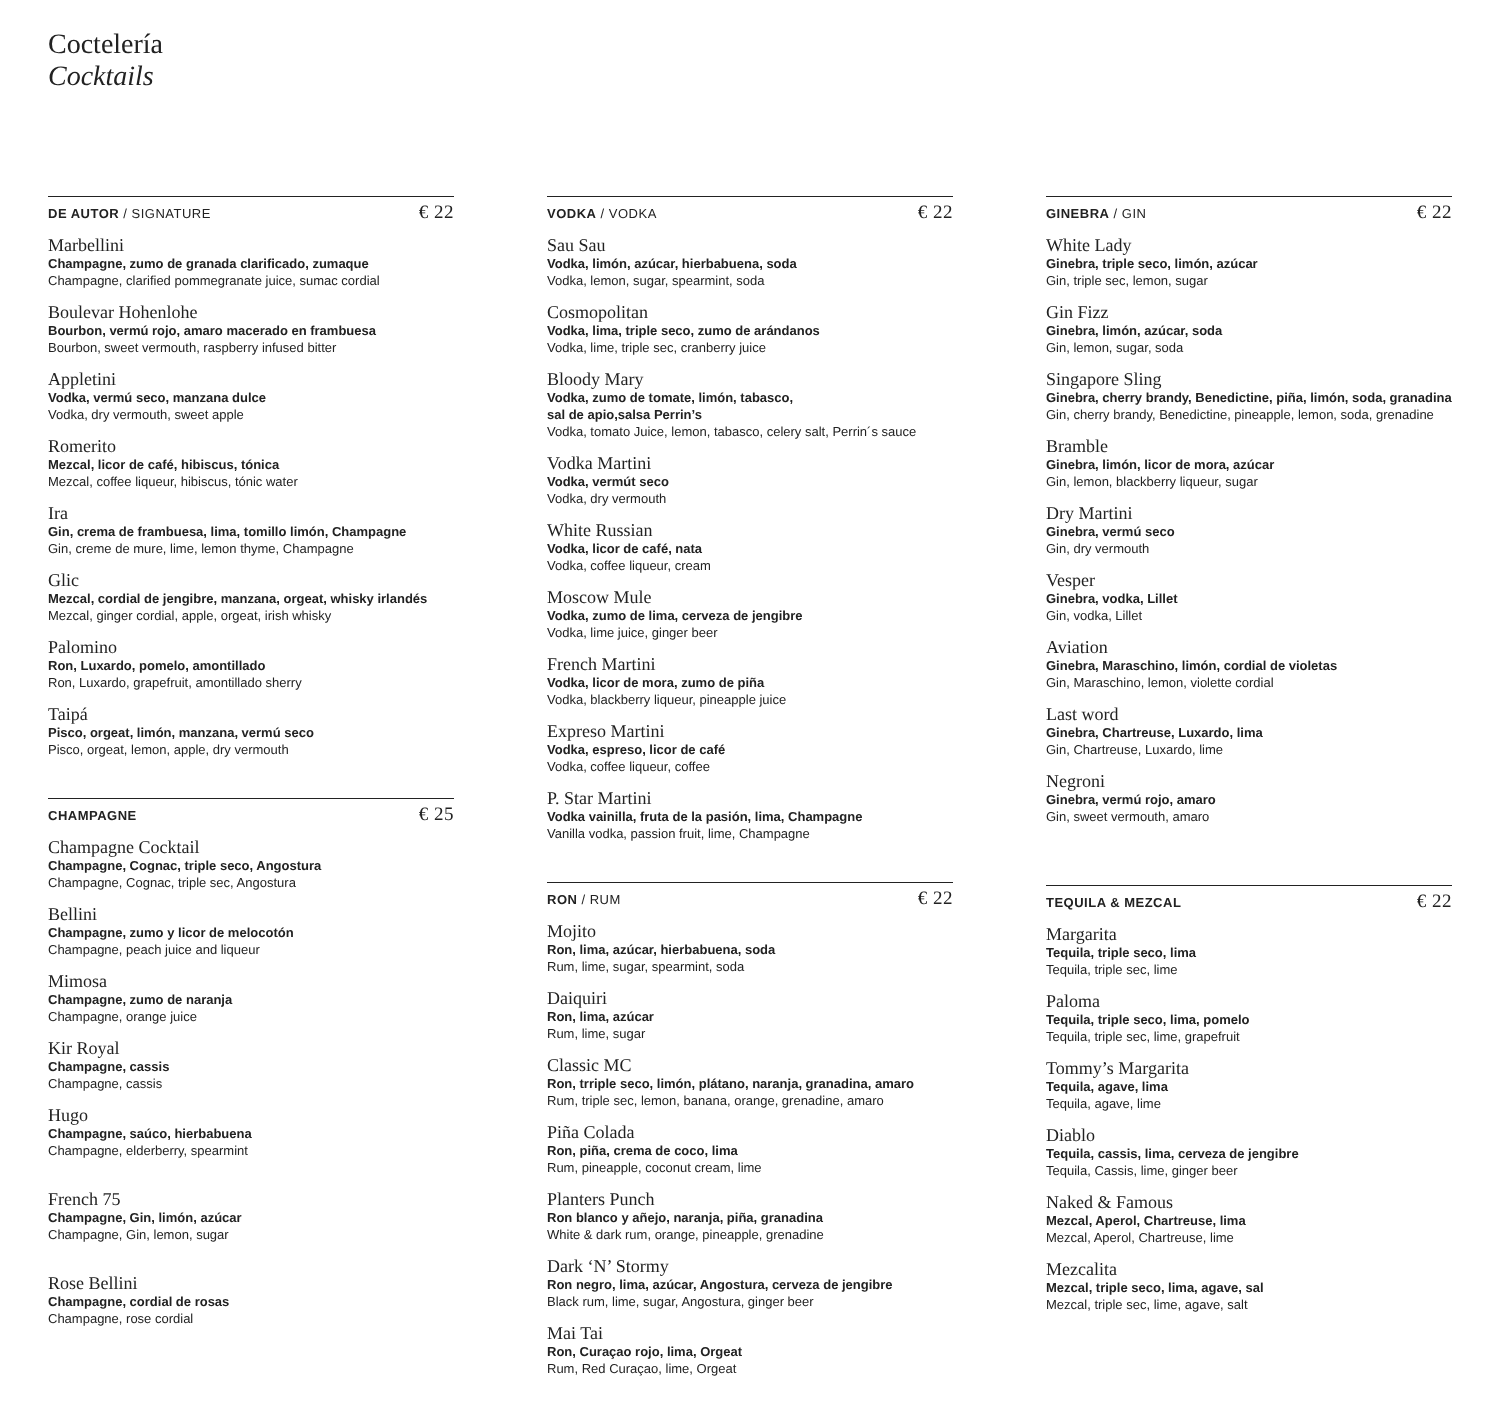Coctelería
Cocktails
DE AUTOR / SIGNATURE € 22
Marbellini
Champagne, zumo de granada clarificado, zumaque
Champagne, clarified pommegranate juice, sumac cordial
Boulevar Hohenlohe
Bourbon, vermú rojo, amaro macerado en frambuesa
Bourbon, sweet vermouth, raspberry infused bitter
Appletini
Vodka, vermú seco, manzana dulce
Vodka, dry vermouth, sweet apple
Romerito
Mezcal, licor de café, hibiscus, tónica
Mezcal, coffee liqueur, hibiscus, tónic water
Ira
Gin, crema de frambuesa, lima, tomillo limón, Champagne
Gin, creme de mure, lime, lemon thyme, Champagne
Glic
Mezcal, cordial de jengibre, manzana, orgeat, whisky irlandés
Mezcal, ginger cordial, apple, orgeat, irish whisky
Palomino
Ron, Luxardo, pomelo, amontillado
Ron, Luxardo, grapefruit, amontillado sherry
Taipá
Pisco, orgeat, limón, manzana, vermú seco
Pisco, orgeat, lemon, apple, dry vermouth
CHAMPAGNE € 25
Champagne Cocktail
Champagne, Cognac, triple seco, Angostura
Champagne, Cognac, triple sec, Angostura
Bellini
Champagne, zumo y licor de melocotón
Champagne, peach juice and liqueur
Mimosa
Champagne, zumo de naranja
Champagne, orange juice
Kir Royal
Champagne, cassis
Champagne, cassis
Hugo
Champagne, saúco, hierbabuena
Champagne, elderberry, spearmint
French 75
Champagne, Gin, limón, azúcar
Champagne, Gin, lemon, sugar
Rose Bellini
Champagne, cordial de rosas
Champagne, rose cordial
VODKA / VODKA € 22
Sau Sau
Vodka, limón, azúcar, hierbabuena, soda
Vodka, lemon, sugar, spearmint, soda
Cosmopolitan
Vodka, lima, triple seco, zumo de arándanos
Vodka, lime, triple sec, cranberry juice
Bloody Mary
Vodka, zumo de tomate, limón, tabasco,
sal de apio,salsa Perrin’s
Vodka, tomato Juice, lemon, tabasco, celery salt, Perrin´s sauce
Vodka Martini
Vodka, vermút seco
Vodka, dry vermouth
White Russian
Vodka, licor de café, nata
Vodka, coffee liqueur, cream
Moscow Mule
Vodka, zumo de lima, cerveza de jengibre
Vodka, lime juice, ginger beer
French Martini
Vodka, licor de mora, zumo de piña
Vodka, blackberry liqueur, pineapple juice
Expreso Martini
Vodka, espreso, licor de café
Vodka, coffee liqueur, coffee
P. Star Martini
Vodka vainilla, fruta de la pasión, lima, Champagne
Vanilla vodka, passion fruit, lime, Champagne
RON / RUM € 22
Mojito
Ron, lima, azúcar, hierbabuena, soda
Rum, lime, sugar, spearmint, soda
Daiquiri
Ron, lima, azúcar
Rum, lime, sugar
Classic MC
Ron, trriple seco, limón, plátano, naranja, granadina, amaro
Rum, triple sec, lemon, banana, orange, grenadine, amaro
Piña Colada
Ron, piña, crema de coco, lima
Rum, pineapple, coconut cream, lime
Planters Punch
Ron blanco y añejo, naranja, piña, granadina
White & dark rum, orange, pineapple, grenadine
Dark ‘N’ Stormy
Ron negro, lima, azúcar, Angostura, cerveza de jengibre
Black rum, lime, sugar, Angostura, ginger beer
Mai Tai
Ron, Curaçao rojo, lima, Orgeat
Rum, Red Curaçao, lime, Orgeat
GINEBRA / GIN € 22
White Lady
Ginebra, triple seco, limón, azúcar
Gin, triple sec, lemon, sugar
Gin Fizz
Ginebra, limón, azúcar, soda
Gin, lemon, sugar, soda
Singapore Sling
Ginebra, cherry brandy, Benedictine, piña, limón, soda, granadina
Gin, cherry brandy, Benedictine, pineapple, lemon, soda, grenadine
Bramble
Ginebra, limón, licor de mora, azúcar
Gin, lemon, blackberry liqueur, sugar
Dry Martini
Ginebra, vermú seco
Gin, dry vermouth
Vesper
Ginebra, vodka, Lillet
Gin, vodka, Lillet
Aviation
Ginebra, Maraschino, limón, cordial de violetas
Gin, Maraschino, lemon, violette cordial
Last word
Ginebra, Chartreuse, Luxardo, lima
Gin, Chartreuse, Luxardo, lime
Negroni
Ginebra, vermú rojo, amaro
Gin, sweet vermouth, amaro
TEQUILA & MEZCAL € 22
Margarita
Tequila, triple seco, lima
Tequila, triple sec, lime
Paloma
Tequila, triple seco, lima, pomelo
Tequila, triple sec, lime, grapefruit
Tommy’s Margarita
Tequila, agave, lima
Tequila, agave, lime
Diablo
Tequila, cassis, lima, cerveza de jengibre
Tequila, Cassis, lime, ginger beer
Naked & Famous
Mezcal, Aperol, Chartreuse, lima
Mezcal, Aperol, Chartreuse, lime
Mezcalita
Mezcal, triple seco, lima, agave, sal
Mezcal, triple sec, lime, agave, salt